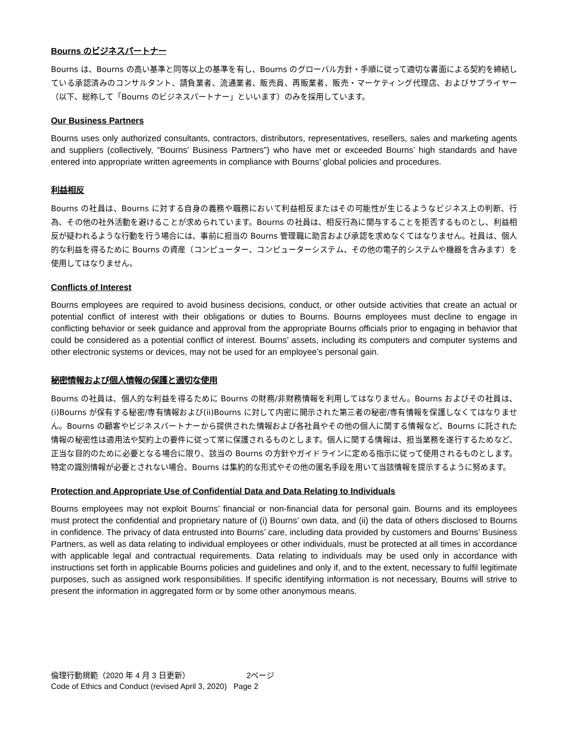Bourns のビジネスパートナー
Bourns は、Bourns の高い基準と同等以上の基準を有し、Bourns のグローバル方針・手順に従って適切な書面による契約を締結している承認済みのコンサルタント、請負業者、流通業者、販売員、再販業者、販売・マーケティング代理店、およびサプライヤー（以下、総称して「Bourns のビジネスパートナー」といいます）のみを採用しています。
Our Business Partners
Bourns uses only authorized consultants, contractors, distributors, representatives, resellers, sales and marketing agents and suppliers (collectively, “Bourns’ Business Partners”) who have met or exceeded Bourns’ high standards and have entered into appropriate written agreements in compliance with Bourns’ global policies and procedures.
利益相反
Bourns の社員は、Bourns に対する自身の義務や職務において利益相反またはその可能性が生じるようなビジネス上の判断、行為、その他の社外活動を避けることが求められています。Bourns の社員は、相反行為に関与することを拒否するものとし、利益相反が疑われるような行動を行う場合には、事前に担当の Bourns 管理職に助言および承認を求めなくてはなりません。社員は、個人的な利益を得るために Bourns の資産（コンピューター、コンピューターシステム、その他の電子的システムや機器を含みます）を使用してはなりません。
Conflicts of Interest
Bourns employees are required to avoid business decisions, conduct, or other outside activities that create an actual or potential conflict of interest with their obligations or duties to Bourns. Bourns employees must decline to engage in conflicting behavior or seek guidance and approval from the appropriate Bourns officials prior to engaging in behavior that could be considered as a potential conflict of interest. Bourns’ assets, including its computers and computer systems and other electronic systems or devices, may not be used for an employee’s personal gain.
秘密情報および個人情報の保護と適切な使用
Bourns の社員は、個人的な利益を得るために Bourns の財務/非財務情報を利用してはなりません。Bourns およびその社員は、(i)Bourns が保有する秘密/専有情報および(ii)Bourns に対して内密に開示された第三者の秘密/専有情報を保護しなくてはなりません。Bourns の顧客やビジネスパートナーから提供された情報および各社員やその他の個人に関する情報など、Bourns に託された情報の秘密性は適用法や契約上の要件に従って常に保護されるものとします。個人に関する情報は、担当業務を遂行するためなど、正当な目的のために必要となる場合に限り、該当の Bourns の方針やガイドラインに定める指示に従って使用されるものとします。特定の識別情報が必要とされない場合、Bourns は集約的な形式やその他の匿名手段を用いて当該情報を提示するように努めます。
Protection and Appropriate Use of Confidential Data and Data Relating to Individuals
Bourns employees may not exploit Bourns’ financial or non-financial data for personal gain. Bourns and its employees must protect the confidential and proprietary nature of (i) Bourns’ own data, and (ii) the data of others disclosed to Bourns in confidence. The privacy of data entrusted into Bourns’ care, including data provided by customers and Bourns’ Business Partners, as well as data relating to individual employees or other individuals, must be protected at all times in accordance with applicable legal and contractual requirements. Data relating to individuals may be used only in accordance with instructions set forth in applicable Bourns policies and guidelines and only if, and to the extent, necessary to fulfil legitimate purposes, such as assigned work responsibilities. If specific identifying information is not necessary, Bourns will strive to present the information in aggregated form or by some other anonymous means.
倫理行動規範（2020 年 4 月 3 日更新） 2ページ
Code of Ethics and Conduct (revised April 3, 2020) Page 2